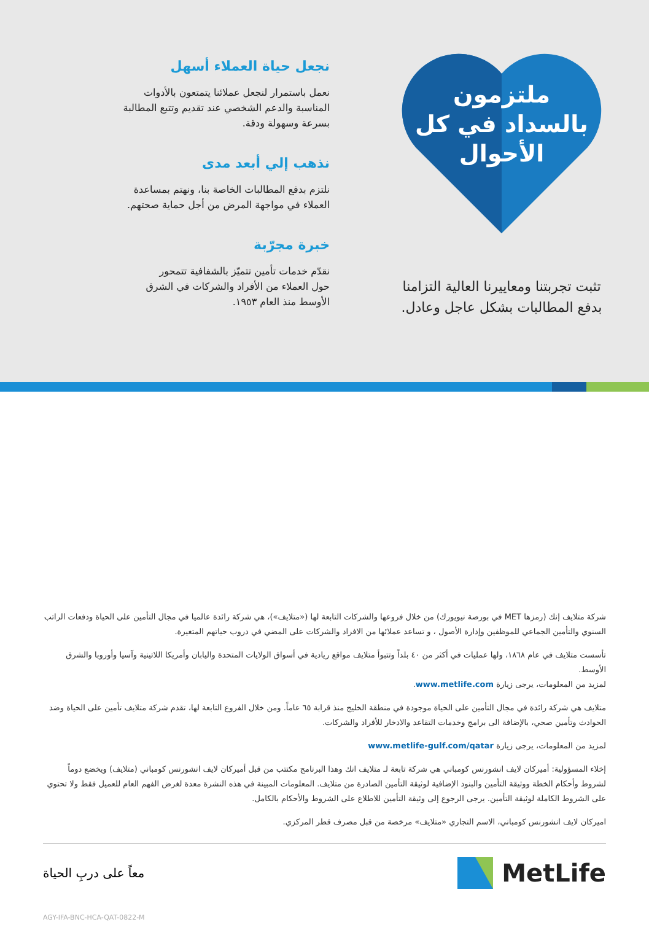ملتزمون
بالسداد في كل
الأحوال
تثبت تجربتنا ومعاييرنا العالية التزامنا
بدفع المطالبات بشكل عاجل وعادل.
نجعل حياة العملاء أسهل
نعمل باستمرار لنجعل عملائنا يتمتعون بالأدوات
المناسبة والدعم الشخصي عند تقديم وتتبع المطالبة
بسرعة وسهولة ودقة.
نذهب إلي أبعد مدى
نلتزم بدفع المطالبات الخاصة بنا، ونهتم بمساعدة
العملاء في مواجهة المرض من أجل حماية صحتهم.
خبرة مجرّبة
نقدّم خدمات تأمين تتميّز بالشفافية تتمحور
حول العملاء من الأفراد والشركات في الشرق
الأوسط منذ العام ١٩٥٣.
شركة متلايف إنك (رمزها MET في بورصة نيويورك) من خلال فروعها والشركات التابعة لها («متلايف»)، هي شركة رائدة عالميا في مجال التأمين على الحياة ودفعات الراتب السنوي والتأمين الجماعي للموظفين وإدارة الأصول ، و تساعد عملائها من الافراد والشركات على المضي في دروب حياتهم المتغيرة.
تأسست متلايف في عام ١٨٦٨، ولها عمليات في أكثر من ٤٠ بلداً وتتبوأ متلايف مواقع ريادية في أسواق الولايات المتحدة واليابان وأمريكا اللاتينية وآسيا وأوروبا والشرق الأوسط.
لمزيد من المعلومات، يرجى زيارة www.metlife.com.
متلايف هي شركة رائدة في مجال التأمين على الحياة موجودة في منطقة الخليج منذ قرابة ٦٥ عاماً. ومن خلال الفروع التابعة لها، تقدم شركة متلايف تأمين على الحياة وضد الحوادث وتأمين صحي، بالإضافة الى برامج وخدمات التقاعد والادخار للأفراد والشركات.
لمزيد من المعلومات، يرجى زيارة www.metlife-gulf.com/qatar
إخلاء المسؤولية: أميركان لايف انشورنس كومباني هي شركة تابعة لـ متلايف انك وهذا البرنامج مكتتب من قبل أميركان لايف انشورنس كومباني (متلايف) ويخضع دوماً لشروط وأحكام الخطة ووثيقة التأمين والبنود الإضافية لوثيقة التأمين الصادرة من متلايف. المعلومات المبينة في هذه النشرة معدة لغرض الفهم العام للعميل فقط ولا تحتوي على الشروط الكاملة لوثيقة التأمين. يرجى الرجوع إلى وثيقة التأمين للاطلاع على الشروط والأحكام بالكامل.
اميركان لايف انشورنس كومباني، الاسم التجاري «متلايف» مرخصة من قبل مصرف قطر المركزي.
معاً على دربِ الحياة
MetLife
AGY-IFA-BNC-HCA-QAT-0822-M